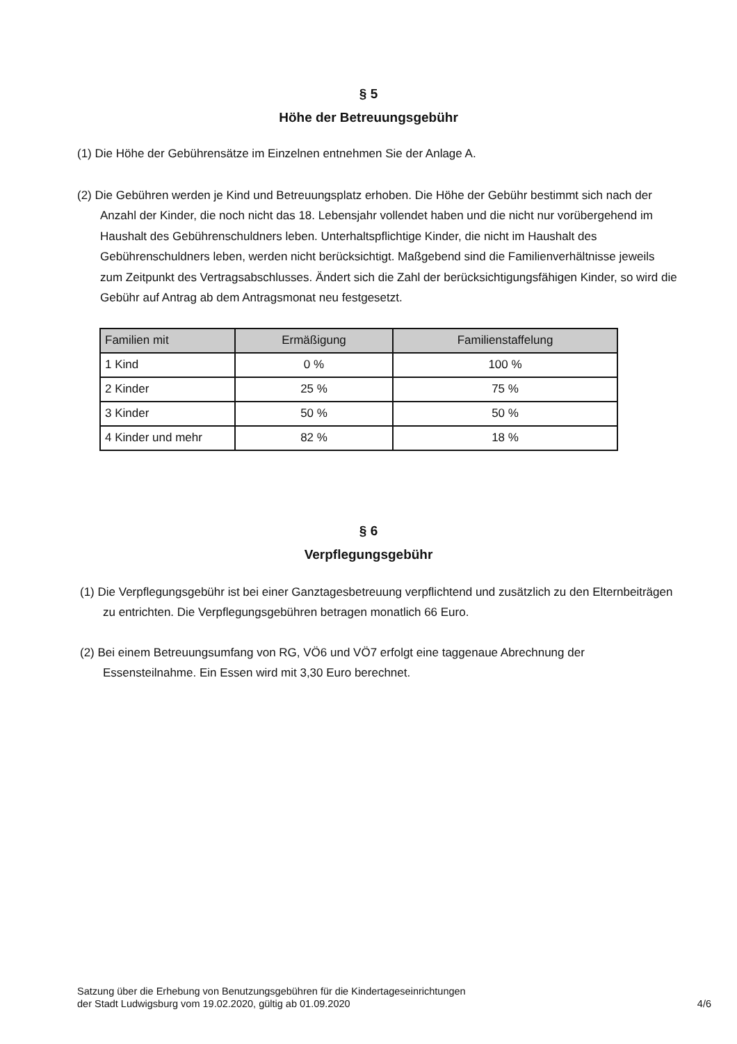§ 5
Höhe der Betreuungsgebühr
(1) Die Höhe der Gebührensätze im Einzelnen entnehmen Sie der Anlage A.
(2) Die Gebühren werden je Kind und Betreuungsplatz erhoben. Die Höhe der Gebühr bestimmt sich nach der Anzahl der Kinder, die noch nicht das 18. Lebensjahr vollendet haben und die nicht nur vorübergehend im Haushalt des Gebührenschuldners leben. Unterhaltspflichtige Kinder, die nicht im Haushalt des Gebührenschuldners leben, werden nicht berücksichtigt. Maßgebend sind die Familienverhältnisse jeweils zum Zeitpunkt des Vertragsabschlusses. Ändert sich die Zahl der berücksichtigungsfähigen Kinder, so wird die Gebühr auf Antrag ab dem Antragsmonat neu festgesetzt.
| Familien mit | Ermäßigung | Familienstaffelung |
| --- | --- | --- |
| 1 Kind | 0 % | 100 % |
| 2 Kinder | 25 % | 75 % |
| 3 Kinder | 50 % | 50 % |
| 4 Kinder und mehr | 82 % | 18 % |
§ 6
Verpflegungsgebühr
(1) Die Verpflegungsgebühr ist bei einer Ganztagesbetreuung verpflichtend und zusätzlich zu den Elternbeiträgen zu entrichten. Die Verpflegungsgebühren betragen monatlich 66 Euro.
(2) Bei einem Betreuungsumfang von RG, VÖ6 und VÖ7 erfolgt eine taggenaue Abrechnung der Essensteilnahme. Ein Essen wird mit 3,30 Euro berechnet.
Satzung über die Erhebung von Benutzungsgebühren für die Kindertageseinrichtungen
der Stadt Ludwigsburg vom 19.02.2020, gültig ab 01.09.2020 4/6